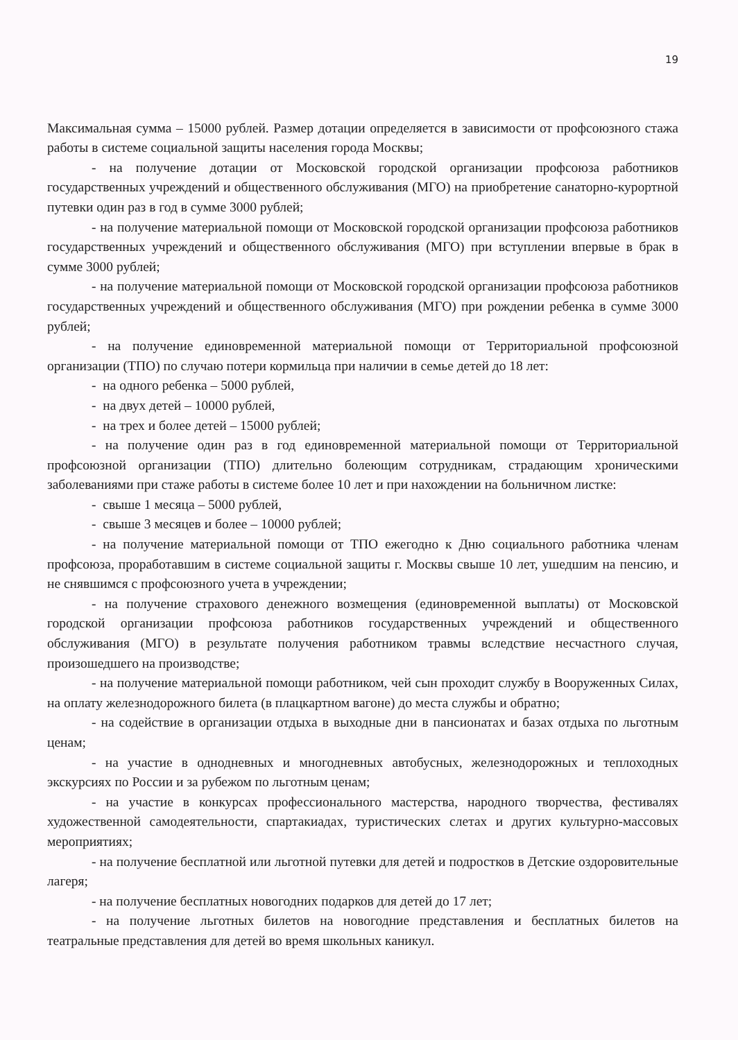19
Максимальная сумма – 15000 рублей. Размер дотации определяется в зависимости от профсоюзного стажа работы в системе социальной защиты населения города Москвы;
- на получение дотации от Московской городской организации профсоюза работников государственных учреждений и общественного обслуживания (МГО) на приобретение санаторно-курортной путевки один раз в год в сумме 3000 рублей;
- на получение материальной помощи от Московской городской организации профсоюза работников государственных учреждений и общественного обслуживания (МГО) при вступлении впервые в брак в сумме 3000 рублей;
- на получение материальной помощи от Московской городской организации профсоюза работников государственных учреждений и общественного обслуживания (МГО) при рождении ребенка в сумме 3000 рублей;
- на получение единовременной материальной помощи от Территориальной профсоюзной организации (ТПО) по случаю потери кормильца при наличии в семье детей до 18 лет:
- на одного ребенка – 5000 рублей,
- на двух детей – 10000 рублей,
- на трех и более детей – 15000 рублей;
- на получение один раз в год единовременной материальной помощи от Территориальной профсоюзной организации (ТПО) длительно болеющим сотрудникам, страдающим хроническими заболеваниями при стаже работы в системе более 10 лет и при нахождении на больничном листке:
- свыше 1 месяца – 5000 рублей,
- свыше 3 месяцев и более – 10000 рублей;
- на получение материальной помощи от ТПО ежегодно к Дню социального работника членам профсоюза, проработавшим в системе социальной защиты г. Москвы свыше 10 лет, ушедшим на пенсию, и не снявшимся с профсоюзного учета в учреждении;
- на получение страхового денежного возмещения (единовременной выплаты) от Московской городской организации профсоюза работников государственных учреждений и общественного обслуживания (МГО) в результате получения работником травмы вследствие несчастного случая, произошедшего на производстве;
- на получение материальной помощи работником, чей сын проходит службу в Вооруженных Силах, на оплату железнодорожного билета (в плацкартном вагоне) до места службы и обратно;
- на содействие в организации отдыха в выходные дни в пансионатах и базах отдыха по льготным ценам;
- на участие в однодневных и многодневных автобусных, железнодорожных и теплоходных экскурсиях по России и за рубежом по льготным ценам;
- на участие в конкурсах профессионального мастерства, народного творчества, фестивалях художественной самодеятельности, спартакиадах, туристических слетах и других культурно-массовых мероприятиях;
- на получение бесплатной или льготной путевки для детей и подростков в Детские оздоровительные лагеря;
- на получение бесплатных новогодних подарков для детей до 17 лет;
- на получение льготных билетов на новогодние представления и бесплатных билетов на театральные представления для детей во время школьных каникул.